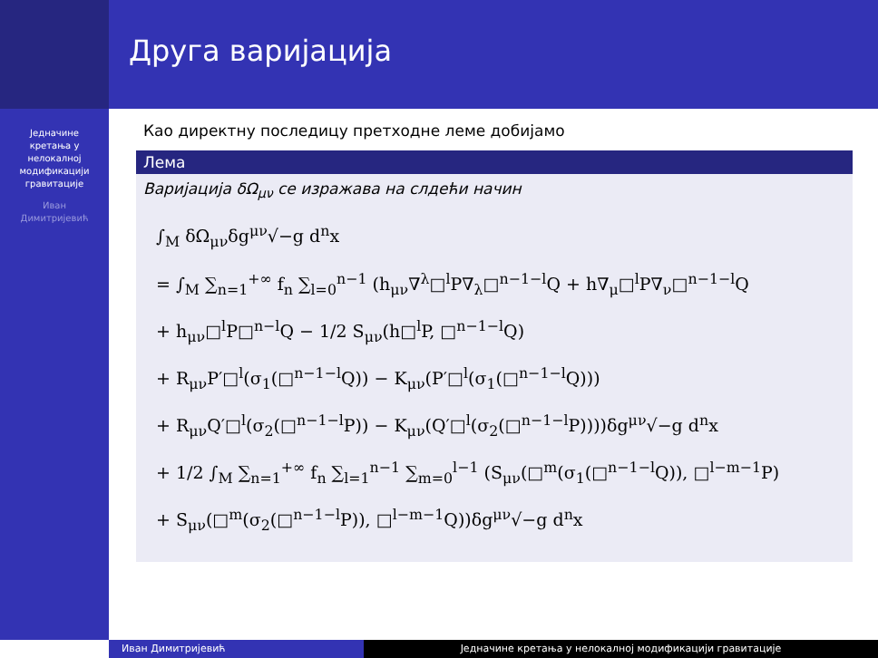Једначине
кретања у
нелокалној
модификацији
гравитације
Иван
Димитријевић
Друга варијација
Као директну последицу претходне леме добијамо
Лема
Варијација δΩ<sub>μν</sub> се изражава на слдећи начин
∫<sub>M</sub> δΩ<sub>μν</sub>δg<sup>μν</sup>√−g d<sup>n</sup>x
= ∫<sub>M</sub> ∑<sub>n=1</sub><sup>+∞</sup> f<sub>n</sub> ∑<sub>l=0</sub><sup>n−1</sup> (h<sub>μν</sub>∇<sup>λ</sup>□<sup>l</sup>P∇<sub>λ</sub>□<sup>n−1−l</sup>Q + h∇<sub>μ</sub>□<sup>l</sup>P∇<sub>ν</sub>□<sup>n−1−l</sup>Q
+ h<sub>μν</sub>□<sup>l</sup>P□<sup>n−l</sup>Q − 1/2 S<sub>μν</sub>(h□<sup>l</sup>P, □<sup>n−1−l</sup>Q)
+ R<sub>μν</sub>P′□<sup>l</sup>(σ<sub>1</sub>(□<sup>n−1−l</sup>Q)) − K<sub>μν</sub>(P′□<sup>l</sup>(σ<sub>1</sub>(□<sup>n−1−l</sup>Q)))
+ R<sub>μν</sub>Q′□<sup>l</sup>(σ<sub>2</sub>(□<sup>n−1−l</sup>P)) − K<sub>μν</sub>(Q′□<sup>l</sup>(σ<sub>2</sub>(□<sup>n−1−l</sup>P))))δg<sup>μν</sup>√−g d<sup>n</sup>x
+ 1/2 ∫<sub>M</sub> ∑<sub>n=1</sub><sup>+∞</sup> f<sub>n</sub> ∑<sub>l=1</sub><sup>n−1</sup> ∑<sub>m=0</sub><sup>l−1</sup> (S<sub>μν</sub>(□<sup>m</sup>(σ<sub>1</sub>(□<sup>n−1−l</sup>Q)), □<sup>l−m−1</sup>P)
+ S<sub>μν</sub>(□<sup>m</sup>(σ<sub>2</sub>(□<sup>n−1−l</sup>P)), □<sup>l−m−1</sup>Q))δg<sup>μν</sup>√−g d<sup>n</sup>x
Иван Димитријевић Једначине кретања у нелокалној модификацији гравитације